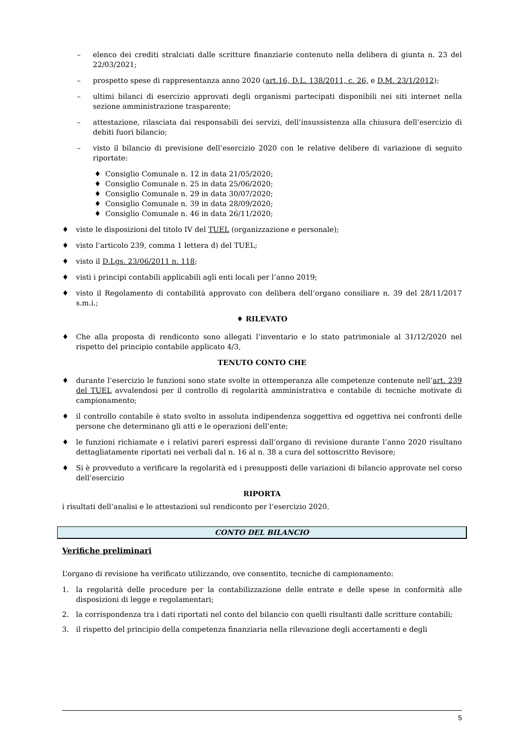– elenco dei crediti stralciati dalle scritture finanziarie contenuto nella delibera di giunta n. 23 del 22/03/2021;
– prospetto spese di rappresentanza anno 2020 (art.16, D.L. 138/2011, c. 26, e D.M. 23/1/2012);
– ultimi bilanci di esercizio approvati degli organismi partecipati disponibili nei siti internet nella sezione amministrazione trasparente;
– attestazione, rilasciata dai responsabili dei servizi, dell’insussistenza alla chiusura dell’esercizio di debiti fuori bilancio;
– visto il bilancio di previsione dell’esercizio 2020 con le relative delibere di variazione di seguito riportate:
♦ Consiglio Comunale n. 12 in data 21/05/2020;
♦ Consiglio Comunale n. 25 in data 25/06/2020;
♦ Consiglio Comunale n. 29 in data 30/07/2020;
♦ Consiglio Comunale n. 39 in data 28/09/2020;
♦ Consiglio Comunale n. 46 in data 26/11/2020;
♦ viste le disposizioni del titolo IV del TUEL (organizzazione e personale);
♦ visto l’articolo 239, comma 1 lettera d) del TUEL;
♦ visto il D.Lgs. 23/06/2011 n. 118;
♦ visti i principi contabili applicabili agli enti locali per l’anno 2019;
♦ visto il Regolamento di contabilità approvato con delibera dell’organo consiliare n. 39 del 28/11/2017 s.m.i.;
♦ RILEVATO
♦ Che alla proposta di rendiconto sono allegati l’inventario e lo stato patrimoniale al 31/12/2020 nel rispetto del principio contabile applicato 4/3,
TENUTO CONTO CHE
♦ durante l’esercizio le funzioni sono state svolte in ottemperanza alle competenze contenute nell’art. 239 del TUEL avvalendosi per il controllo di regolarità amministrativa e contabile di tecniche motivate di campionamento;
♦ il controllo contabile è stato svolto in assoluta indipendenza soggettiva ed oggettiva nei confronti delle persone che determinano gli atti e le operazioni dell’ente;
♦ le funzioni richiamate e i relativi pareri espressi dall’organo di revisione durante l’anno 2020 risultano dettagliatamente riportati nei verbali dal n. 16 al n. 38 a cura del sottoscritto Revisore;
♦ Si è provveduto a verificare la regolarità ed i presupposti delle variazioni di bilancio approvate nel corso dell’esercizio
RIPORTA
i risultati dell’analisi e le attestazioni sul rendiconto per l’esercizio 2020.
CONTO DEL BILANCIO
Verifiche preliminari
L’organo di revisione ha verificato utilizzando, ove consentito, tecniche di campionamento:
1. la regolarità delle procedure per la contabilizzazione delle entrate e delle spese in conformità alle disposizioni di legge e regolamentari;
2. la corrispondenza tra i dati riportati nel conto del bilancio con quelli risultanti dalle scritture contabili;
3. il rispetto del principio della competenza finanziaria nella rilevazione degli accertamenti e degli
5